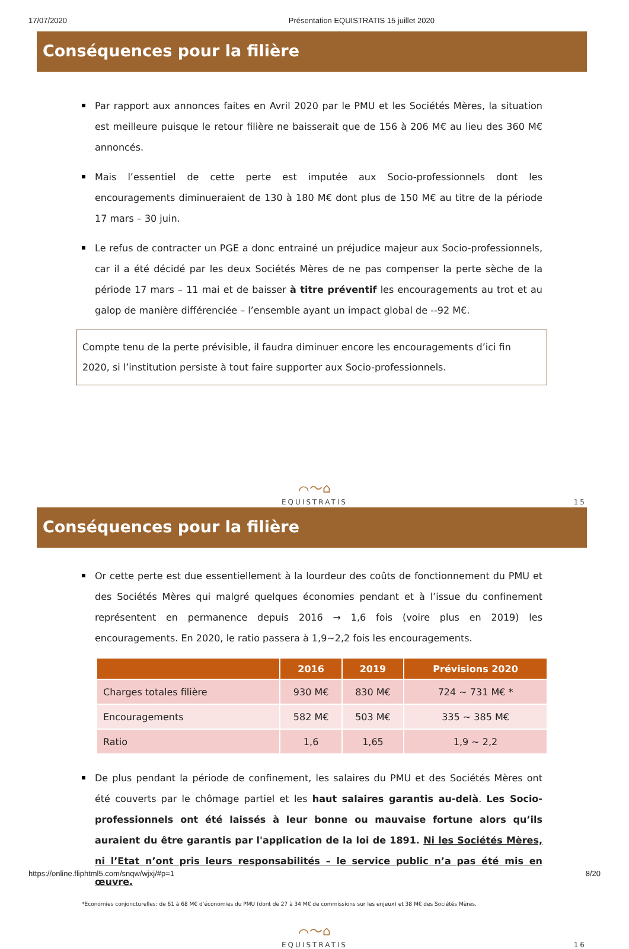17/07/2020 Présentation EQUISTRATIS 15 juillet 2020
Conséquences pour la filière
Par rapport aux annonces faites en Avril 2020 par le PMU et les Sociétés Mères, la situation est meilleure puisque le retour filière ne baisserait que de 156 à 206 M€ au lieu des 360 M€ annoncés.
Mais l’essentiel de cette perte est imputée aux Socio-professionnels dont les encouragements diminueraient de 130 à 180 M€ dont plus de 150 M€ au titre de la période 17 mars – 30 juin.
Le refus de contracter un PGE a donc entrainé un préjudice majeur aux Socio-professionnels, car il a été décidé par les deux Sociétés Mères de ne pas compenser la perte sèche de la période 17 mars – 11 mai et de baisser à titre préventif les encouragements au trot et au galop de manière différenciée – l’ensemble ayant un impact global de --92 M€.
Compte tenu de la perte prévisible, il faudra diminuer encore les encouragements d’ici fin 2020, si l’institution persiste à tout faire supporter aux Socio-professionnels.
⌒〜⌂
EQUISTRATIS 15
Conséquences pour la filière
Or cette perte est due essentiellement à la lourdeur des coûts de fonctionnement du PMU et des Sociétés Mères qui malgré quelques économies pendant et à l’issue du confinement représentent en permanence depuis 2016 → 1,6 fois (voire plus en 2019) les encouragements. En 2020, le ratio passera à 1,9~2,2 fois les encouragements.
| | 2016 | 2019 | Prévisions 2020 |
| --- | --- | --- | --- |
| Charges totales filière | 930 M€ | 830 M€ | 724 ~ 731 M€ * |
| Encouragements | 582 M€ | 503 M€ | 335 ~ 385 M€ |
| Ratio | 1,6 | 1,65 | 1,9 ~ 2,2 |
De plus pendant la période de confinement, les salaires du PMU et des Sociétés Mères ont été couverts par le chômage partiel et les haut salaires garantis au-delà. Les Socio-professionnels ont été laissés à leur bonne ou mauvaise fortune alors qu’ils auraient du être garantis par l'application de la loi de 1891. Ni les Sociétés Mères, ni l’Etat n’ont pris leurs responsabilités – le service public n’a pas été mis en œuvre.
*Economies conjoncturelles: de 61 à 68 M€ d’économies du PMU (dont de 27 à 34 M€ de commissions sur les enjeux) et 38 M€ des Sociétés Mères.
⌒〜⌂
EQUISTRATIS 16
https://online.fliphtml5.com/snqw/wjxj/#p=1 8/20